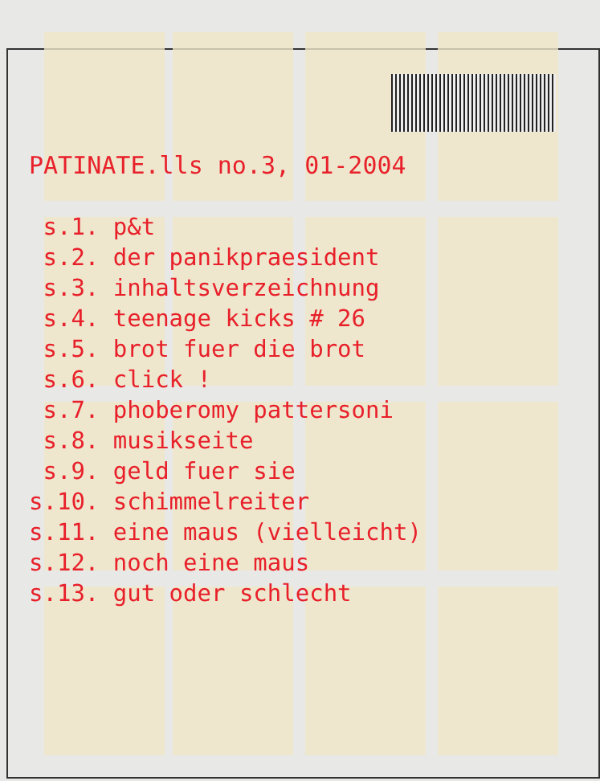PATINATE.lls no.3, 01-2004
s.1. p&t s.2. der panikpraesident s.3. inhaltsverzeichnung s.4. teenage kicks # 26 s.5. brot fuer die brot s.6. click ! s.7. phoberomy pattersoni s.8. musikseite s.9. geld fuer sie s.10. schimmelreiter s.11. eine maus (vielleicht) s.12. noch eine maus s.13. gut oder schlecht